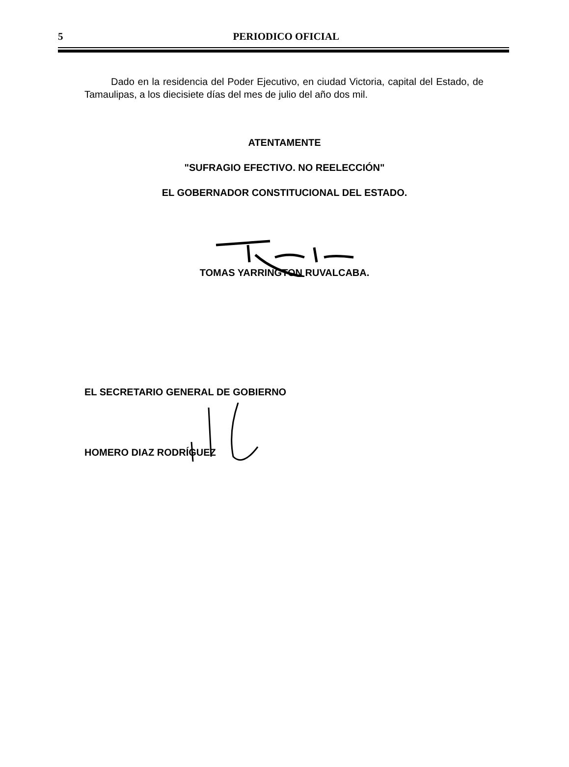5
PERIODICO OFICIAL
Dado en la residencia del Poder Ejecutivo, en ciudad Victoria, capital del Estado, de Tamaulipas, a los diecisiete días del mes de julio del año dos mil.
ATENTAMENTE
"SUFRAGIO EFECTIVO. NO REELECCIÓN"
EL GOBERNADOR CONSTITUCIONAL DEL ESTADO.
TOMAS YARRINGTON RUVALCABA.
EL SECRETARIO GENERAL DE GOBIERNO
HOMERO DIAZ RODRÍGUEZ